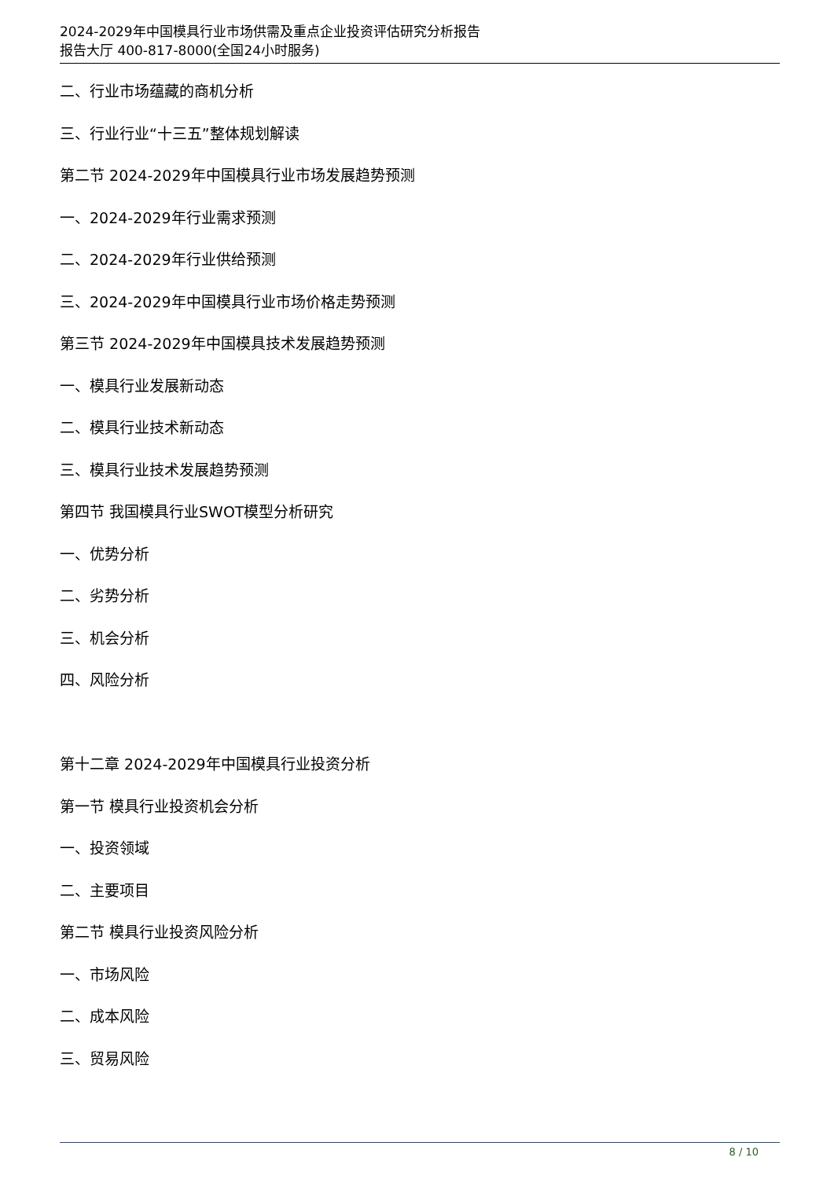2024-2029年中国模具行业市场供需及重点企业投资评估研究分析报告
报告大厅 400-817-8000(全国24小时服务)
二、行业市场蕴藏的商机分析
三、行业行业“十三五”整体规划解读
第二节 2024-2029年中国模具行业市场发展趋势预测
一、2024-2029年行业需求预测
二、2024-2029年行业供给预测
三、2024-2029年中国模具行业市场价格走势预测
第三节 2024-2029年中国模具技术发展趋势预测
一、模具行业发展新动态
二、模具行业技术新动态
三、模具行业技术发展趋势预测
第四节 我国模具行业SWOT模型分析研究
一、优势分析
二、劣势分析
三、机会分析
四、风险分析
第十二章 2024-2029年中国模具行业投资分析
第一节 模具行业投资机会分析
一、投资领域
二、主要项目
第二节 模具行业投资风险分析
一、市场风险
二、成本风险
三、贸易风险
8 / 10